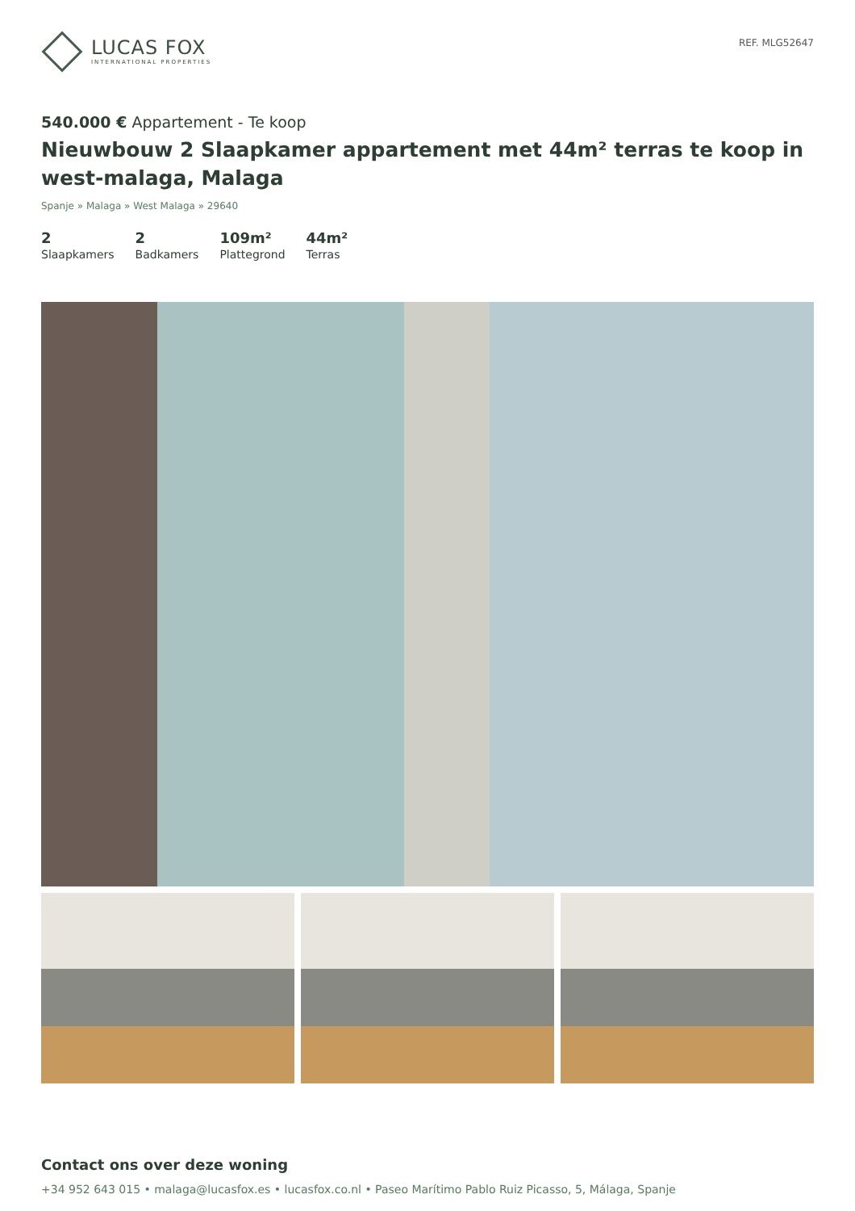LUCAS FOX
INTERNATIONAL PROPERTIES
REF. MLG52647
540.000 € Appartement - Te koop
Nieuwbouw 2 Slaapkamer appartement met 44m² terras te koop in west-malaga, Malaga
Spanje » Malaga » West Malaga » 29640
2
Slaapkamers
2
Badkamers
109m²
Plattegrond
44m²
Terras
Contact ons over deze woning
+34 952 643 015 • malaga@lucasfox.es • lucasfox.co.nl • Paseo Marítimo Pablo Ruiz Picasso, 5, Málaga, Spanje